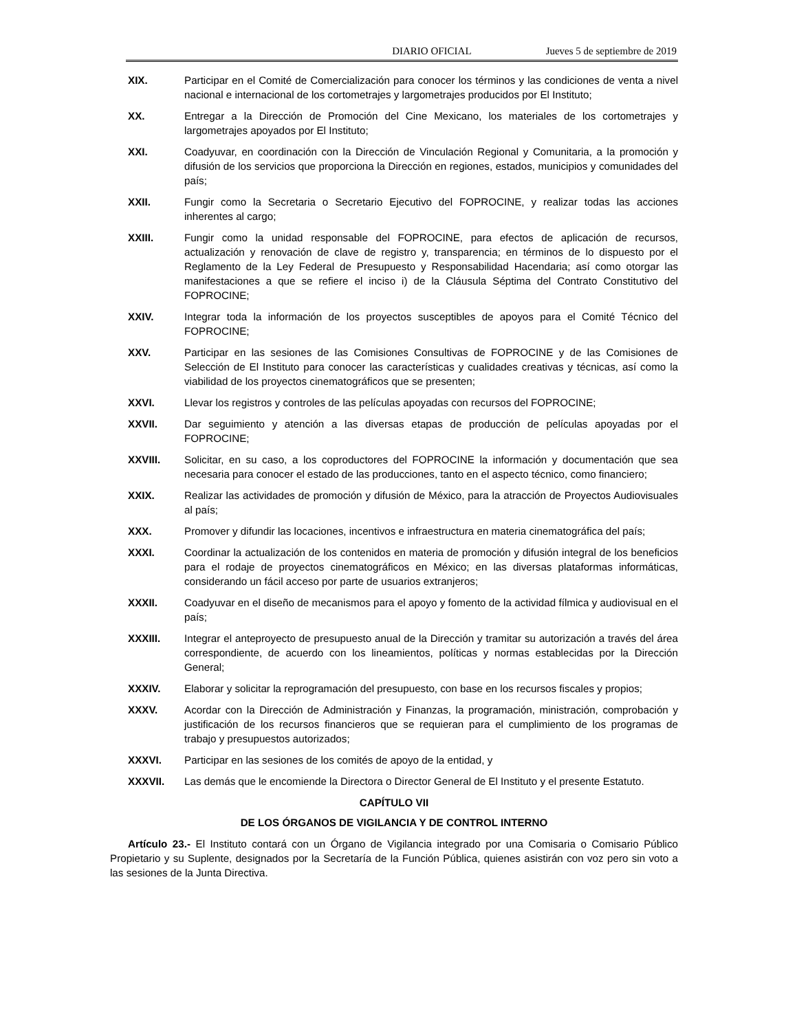DIARIO OFICIAL Jueves 5 de septiembre de 2019
XIX. Participar en el Comité de Comercialización para conocer los términos y las condiciones de venta a nivel nacional e internacional de los cortometrajes y largometrajes producidos por El Instituto;
XX. Entregar a la Dirección de Promoción del Cine Mexicano, los materiales de los cortometrajes y largometrajes apoyados por El Instituto;
XXI. Coadyuvar, en coordinación con la Dirección de Vinculación Regional y Comunitaria, a la promoción y difusión de los servicios que proporciona la Dirección en regiones, estados, municipios y comunidades del país;
XXII. Fungir como la Secretaria o Secretario Ejecutivo del FOPROCINE, y realizar todas las acciones inherentes al cargo;
XXIII. Fungir como la unidad responsable del FOPROCINE, para efectos de aplicación de recursos, actualización y renovación de clave de registro y, transparencia; en términos de lo dispuesto por el Reglamento de la Ley Federal de Presupuesto y Responsabilidad Hacendaria; así como otorgar las manifestaciones a que se refiere el inciso i) de la Cláusula Séptima del Contrato Constitutivo del FOPROCINE;
XXIV. Integrar toda la información de los proyectos susceptibles de apoyos para el Comité Técnico del FOPROCINE;
XXV. Participar en las sesiones de las Comisiones Consultivas de FOPROCINE y de las Comisiones de Selección de El Instituto para conocer las características y cualidades creativas y técnicas, así como la viabilidad de los proyectos cinematográficos que se presenten;
XXVI. Llevar los registros y controles de las películas apoyadas con recursos del FOPROCINE;
XXVII. Dar seguimiento y atención a las diversas etapas de producción de películas apoyadas por el FOPROCINE;
XXVIII. Solicitar, en su caso, a los coproductores del FOPROCINE la información y documentación que sea necesaria para conocer el estado de las producciones, tanto en el aspecto técnico, como financiero;
XXIX. Realizar las actividades de promoción y difusión de México, para la atracción de Proyectos Audiovisuales al país;
XXX. Promover y difundir las locaciones, incentivos e infraestructura en materia cinematográfica del país;
XXXI. Coordinar la actualización de los contenidos en materia de promoción y difusión integral de los beneficios para el rodaje de proyectos cinematográficos en México; en las diversas plataformas informáticas, considerando un fácil acceso por parte de usuarios extranjeros;
XXXII. Coadyuvar en el diseño de mecanismos para el apoyo y fomento de la actividad fílmica y audiovisual en el país;
XXXIII. Integrar el anteproyecto de presupuesto anual de la Dirección y tramitar su autorización a través del área correspondiente, de acuerdo con los lineamientos, políticas y normas establecidas por la Dirección General;
XXXIV. Elaborar y solicitar la reprogramación del presupuesto, con base en los recursos fiscales y propios;
XXXV. Acordar con la Dirección de Administración y Finanzas, la programación, ministración, comprobación y justificación de los recursos financieros que se requieran para el cumplimiento de los programas de trabajo y presupuestos autorizados;
XXXVI. Participar en las sesiones de los comités de apoyo de la entidad, y
XXXVII. Las demás que le encomiende la Directora o Director General de El Instituto y el presente Estatuto.
CAPÍTULO VII
DE LOS ÓRGANOS DE VIGILANCIA Y DE CONTROL INTERNO
Artículo 23.- El Instituto contará con un Órgano de Vigilancia integrado por una Comisaria o Comisario Público Propietario y su Suplente, designados por la Secretaría de la Función Pública, quienes asistirán con voz pero sin voto a las sesiones de la Junta Directiva.